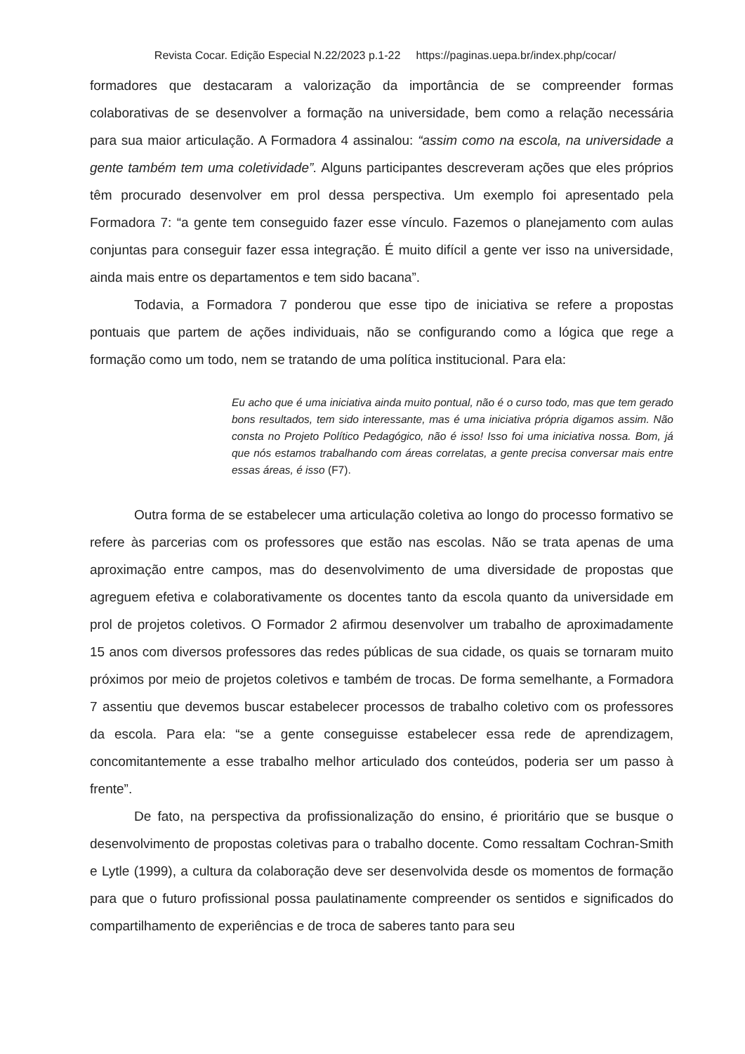Revista Cocar. Edição Especial N.22/2023 p.1-22 https://paginas.uepa.br/index.php/cocar/
formadores que destacaram a valorização da importância de se compreender formas colaborativas de se desenvolver a formação na universidade, bem como a relação necessária para sua maior articulação. A Formadora 4 assinalou: “assim como na escola, na universidade a gente também tem uma coletividade”. Alguns participantes descreveram ações que eles próprios têm procurado desenvolver em prol dessa perspectiva. Um exemplo foi apresentado pela Formadora 7: “a gente tem conseguido fazer esse vínculo. Fazemos o planejamento com aulas conjuntas para conseguir fazer essa integração. É muito difícil a gente ver isso na universidade, ainda mais entre os departamentos e tem sido bacana”.
Todavia, a Formadora 7 ponderou que esse tipo de iniciativa se refere a propostas pontuais que partem de ações individuais, não se configurando como a lógica que rege a formação como um todo, nem se tratando de uma política institucional. Para ela:
Eu acho que é uma iniciativa ainda muito pontual, não é o curso todo, mas que tem gerado bons resultados, tem sido interessante, mas é uma iniciativa própria digamos assim. Não consta no Projeto Político Pedagógico, não é isso! Isso foi uma iniciativa nossa. Bom, já que nós estamos trabalhando com áreas correlatas, a gente precisa conversar mais entre essas áreas, é isso (F7).
Outra forma de se estabelecer uma articulação coletiva ao longo do processo formativo se refere às parcerias com os professores que estão nas escolas. Não se trata apenas de uma aproximação entre campos, mas do desenvolvimento de uma diversidade de propostas que agreguem efetiva e colaborativamente os docentes tanto da escola quanto da universidade em prol de projetos coletivos. O Formador 2 afirmou desenvolver um trabalho de aproximadamente 15 anos com diversos professores das redes públicas de sua cidade, os quais se tornaram muito próximos por meio de projetos coletivos e também de trocas. De forma semelhante, a Formadora 7 assentiu que devemos buscar estabelecer processos de trabalho coletivo com os professores da escola. Para ela: “se a gente conseguisse estabelecer essa rede de aprendizagem, concomitantemente a esse trabalho melhor articulado dos conteúdos, poderia ser um passo à frente”.
De fato, na perspectiva da profissionalização do ensino, é prioritário que se busque o desenvolvimento de propostas coletivas para o trabalho docente. Como ressaltam Cochran-Smith e Lytle (1999), a cultura da colaboração deve ser desenvolvida desde os momentos de formação para que o futuro profissional possa paulatinamente compreender os sentidos e significados do compartilhamento de experiências e de troca de saberes tanto para seu